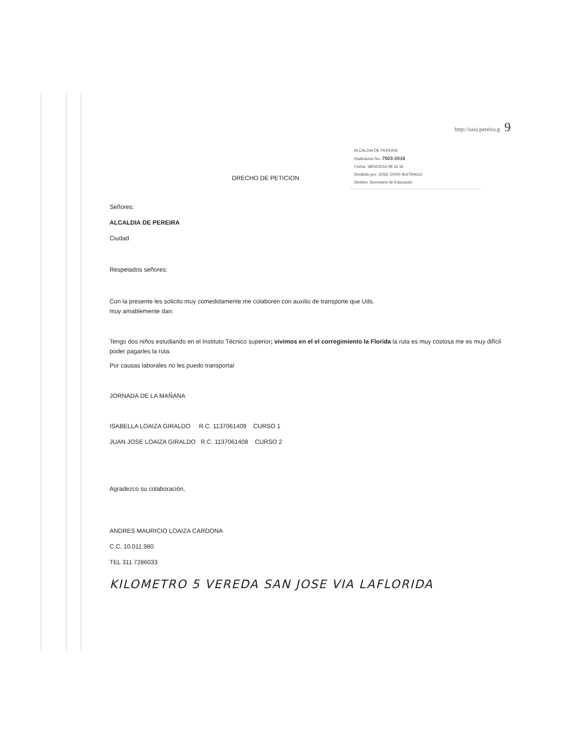http://saia.pereira.g 9
ALCALDIA DE PEREIRA
Radicación No: 7503-2016
Fecha: 18/02/2016-08 16 16
Recibido por: JOSE OVER BUITRAGO
Destino: Secretaría de Educación
DRECHO DE PETICION
Señores:
ALCALDIA DE PEREIRA
Ciudad
Respetados señores:
Con la presente les solicito muy comedidamente me colaboren con auxilio de transporte que Uds.
muy amablemente dan:
Tengo dos niños estudiando en el Instituto Técnico superior; vivimos en el el corregimiento la Florida la ruta es muy costosa me es muy difícil poder pagarles la ruta.
Por causas laborales no les puedo transportar
JORNADA DE LA MAÑANA
ISABELLA LOAIZA GIRALDO R.C. 1137061409 CURSO 1
JUAN JOSE LOAIZA GIRALDO R.C. 1137061408 CURSO 2
Agradezco su colaboración,
ANDRES MAURICIO LOAIZA CARDONA
C.C. 10.011.980
TEL 311 7286033
KILOMETRO 5 VEREDA SAN JOSE VIA LAFLORIDA